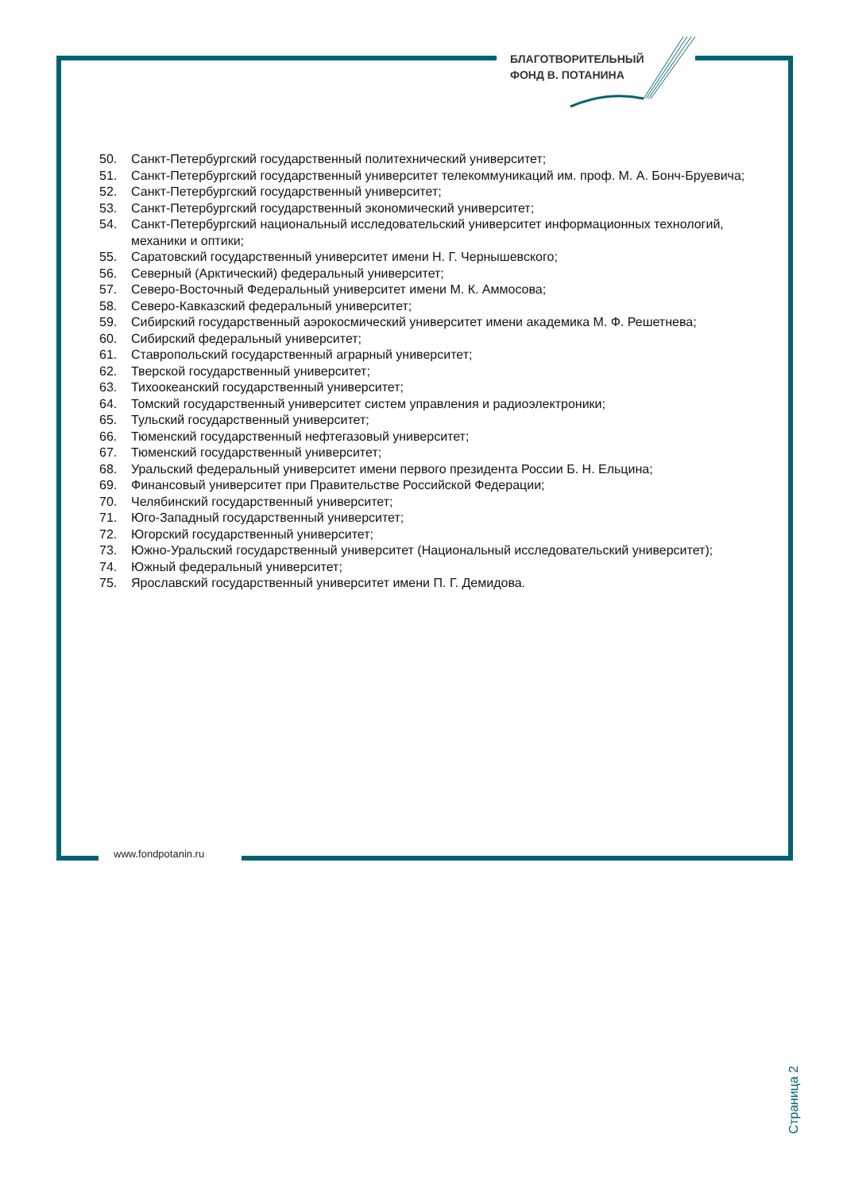БЛАГОТВОРИТЕЛЬНЫЙ
ФОНД В. ПОТАНИНА
50. Санкт-Петербургский государственный политехнический университет;
51. Санкт-Петербургский государственный университет телекоммуникаций им. проф. М. А. Бонч-Бруевича;
52. Санкт-Петербургский государственный университет;
53. Санкт-Петербургский государственный экономический университет;
54. Санкт-Петербургский национальный исследовательский университет информационных технологий, механики и оптики;
55. Саратовский государственный университет имени Н. Г. Чернышевского;
56. Северный (Арктический) федеральный университет;
57. Северо-Восточный Федеральный университет имени М. К. Аммосова;
58. Северо-Кавказский федеральный университет;
59. Сибирский государственный аэрокосмический университет имени академика М. Ф. Решетнева;
60. Сибирский федеральный университет;
61. Ставропольский государственный аграрный университет;
62. Тверской государственный университет;
63. Тихоокеанский государственный университет;
64. Томский государственный университет систем управления и радиоэлектроники;
65. Тульский государственный университет;
66. Тюменский государственный нефтегазовый университет;
67. Тюменский государственный университет;
68. Уральский федеральный университет имени первого президента России Б. Н. Ельцина;
69. Финансовый университет при Правительстве Российской Федерации;
70. Челябинский государственный университет;
71. Юго-Западный государственный университет;
72. Югорский государственный университет;
73. Южно-Уральский государственный университет (Национальный исследовательский университет);
74. Южный федеральный университет;
75. Ярославский государственный университет имени П. Г. Демидова.
Страница 2
www.fondpotanin.ru